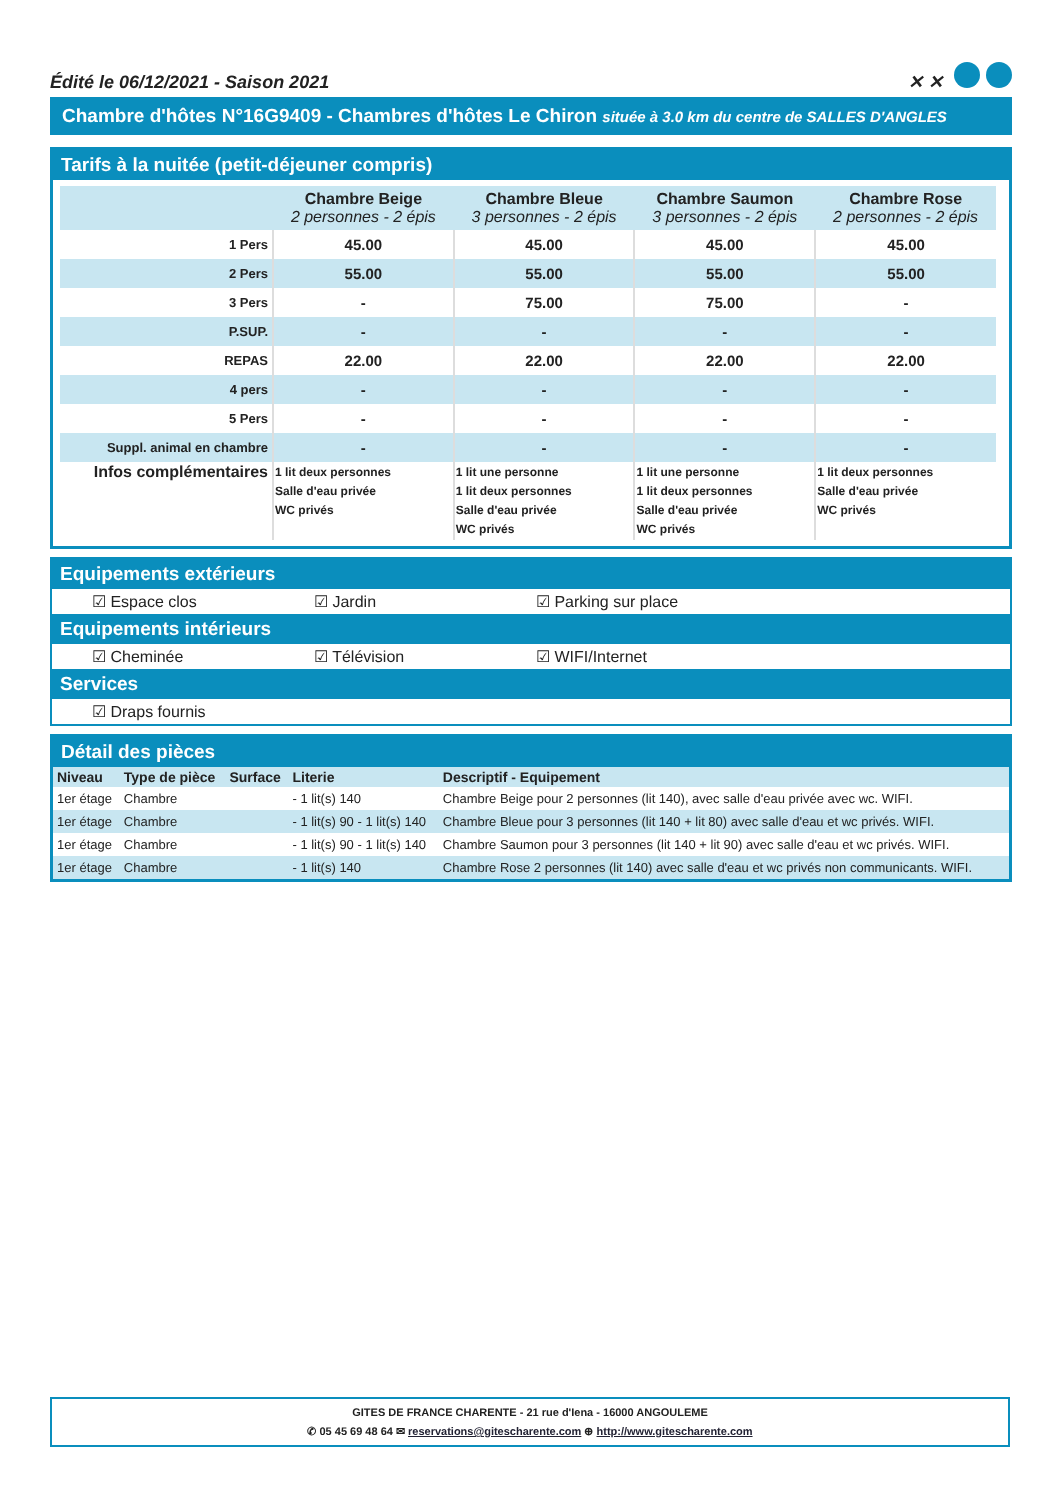Édité le 06/12/2021 - Saison 2021 ✕ ✕
Chambre d'hôtes N°16G9409 - Chambres d'hôtes Le Chiron située à 3.0 km du centre de SALLES D'ANGLES
Tarifs à la nuitée (petit-déjeuner compris)
| | Chambre Beige 2 personnes - 2 épis | Chambre Bleue 3 personnes - 2 épis | Chambre Saumon 3 personnes - 2 épis | Chambre Rose 2 personnes - 2 épis |
| --- | --- | --- | --- | --- |
| 1 Pers | 45.00 | 45.00 | 45.00 | 45.00 |
| 2 Pers | 55.00 | 55.00 | 55.00 | 55.00 |
| 3 Pers | - | 75.00 | 75.00 | - |
| P.SUP. | - | - | - | - |
| REPAS | 22.00 | 22.00 | 22.00 | 22.00 |
| 4 pers | - | - | - | - |
| 5 Pers | - | - | - | - |
| Suppl. animal en chambre | - | - | - | - |
| Infos complémentaires | 1 lit deux personnes Salle d'eau privée WC privés | 1 lit une personne 1 lit deux personnes Salle d'eau privée WC privés | 1 lit une personne 1 lit deux personnes Salle d'eau privée WC privés | 1 lit deux personnes Salle d'eau privée WC privés |
Equipements extérieurs
☑ Espace clos ☑ Jardin ☑ Parking sur place
Equipements intérieurs
☑ Cheminée ☑ Télévision ☑ WIFI/Internet
Services
☑ Draps fournis
Détail des pièces
| Niveau | Type de pièce | Surface | Literie | Descriptif - Equipement |
| --- | --- | --- | --- | --- |
| 1er étage | Chambre | | - 1 lit(s) 140 | Chambre Beige pour 2 personnes (lit 140), avec salle d'eau privée avec wc. WIFI. |
| 1er étage | Chambre | | - 1 lit(s) 90 - 1 lit(s) 140 | Chambre Bleue pour 3 personnes (lit 140 + lit 80) avec salle d'eau et wc privés. WIFI. |
| 1er étage | Chambre | | - 1 lit(s) 90 - 1 lit(s) 140 | Chambre Saumon pour 3 personnes (lit 140 + lit 90) avec salle d'eau et wc privés. WIFI. |
| 1er étage | Chambre | | - 1 lit(s) 140 | Chambre Rose 2 personnes (lit 140) avec salle d'eau et wc privés non communicants. WIFI. |
GITES DE FRANCE CHARENTE - 21 rue d'Iena - 16000 ANGOULEME
✆ 05 45 69 48 64 ✉ reservations@gitescharente.com ⊕ http://www.gitescharente.com